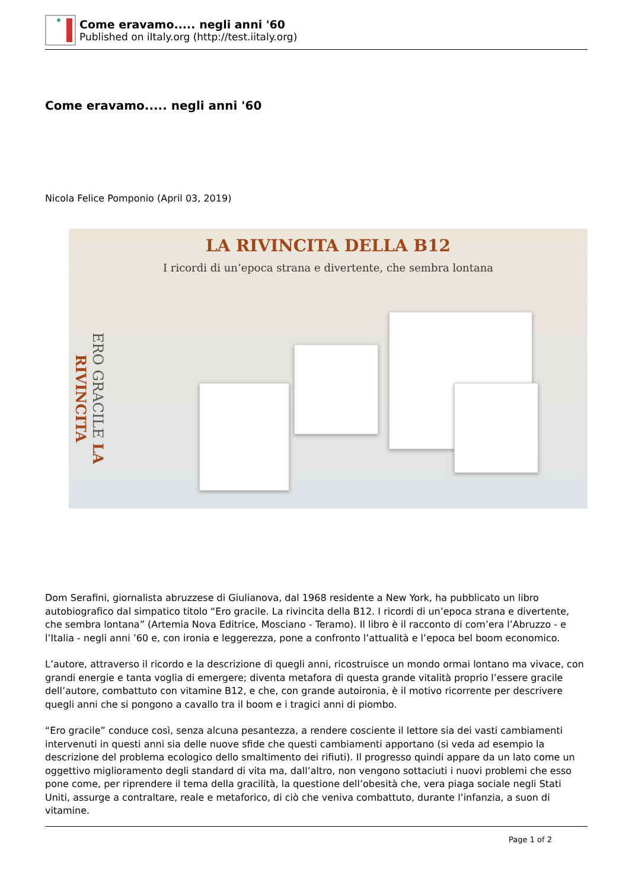Come eravamo..... negli anni '60
Published on iItaly.org (http://test.iitaly.org)
Come eravamo..... negli anni '60
Nicola Felice Pomponio (April 03, 2019)
LA RIVINCITA DELLA B12
I ricordi di un’epoca strana e divertente, che sembra lontana
ERO GRACILE LA RIVINCITA
Dom Serafini, giornalista abruzzese di Giulianova, dal 1968 residente a New York, ha pubblicato un libro autobiografico dal simpatico titolo “Ero gracile. La rivincita della B12. I ricordi di un’epoca strana e divertente, che sembra lontana” (Artemia Nova Editrice, Mosciano - Teramo). Il libro è il racconto di com’era l’Abruzzo - e l’Italia - negli anni ’60 e, con ironia e leggerezza, pone a confronto l’attualità e l’epoca bel boom economico.
L’autore, attraverso il ricordo e la descrizione di quegli anni, ricostruisce un mondo ormai lontano ma vivace, con grandi energie e tanta voglia di emergere; diventa metafora di questa grande vitalità proprio l’essere gracile dell’autore, combattuto con vitamine B12, e che, con grande autoironia, è il motivo ricorrente per descrivere quegli anni che si pongono a cavallo tra il boom e i tragici anni di piombo.
“Ero gracile” conduce così, senza alcuna pesantezza, a rendere cosciente il lettore sia dei vasti cambiamenti intervenuti in questi anni sia delle nuove sfide che questi cambiamenti apportano (si veda ad esempio la descrizione del problema ecologico dello smaltimento dei rifiuti). Il progresso quindi appare da un lato come un oggettivo miglioramento degli standard di vita ma, dall’altro, non vengono sottaciuti i nuovi problemi che esso pone come, per riprendere il tema della gracilità, la questione dell’obesità che, vera piaga sociale negli Stati Uniti, assurge a contraltare, reale e metaforico, di ciò che veniva combattuto, durante l’infanzia, a suon di vitamine.
Page 1 of 2